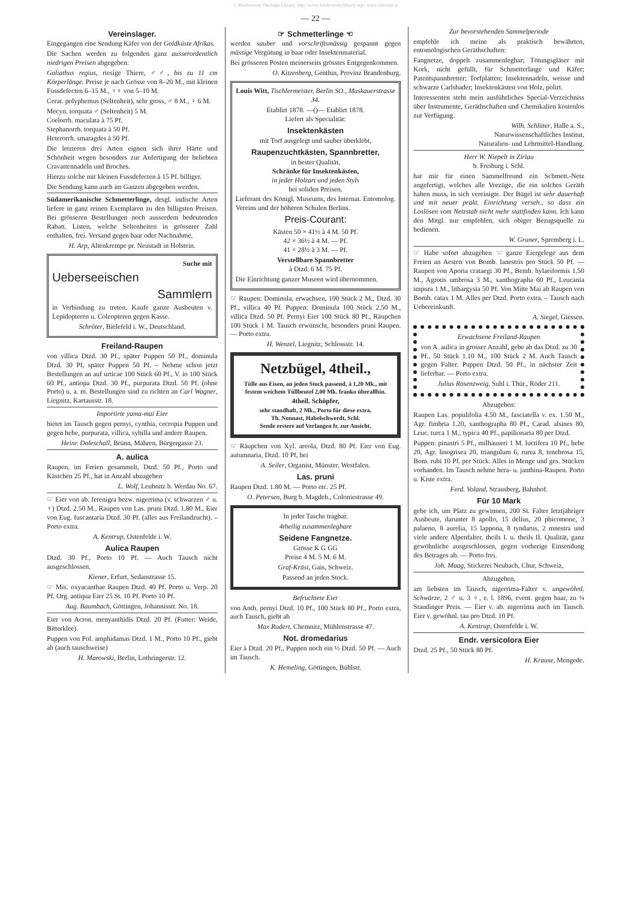© Biodiversity Heritage Library, http://www.biodiversitylibrary.org/; www.zobodat.at
— 22 —
Vereinslager.
Eingegangen eine Sendung Käfer von der Goldküste Afrikas.
Die Sachen werden zu folgenden ganz ausserordentlich niedrigen Preisen abgegeben:
Goliathus regius, riesige Thiere, ♂♂, bis zu 11 cm Körperlänge. Preise je nach Grösse von 8–20 M., mit kleinen Fussdefecten 6–15 M., ♀♀ von 5–10 M.
Cerat. polyphemus (Seltenheit), sehr gross, ♂ 8 M., ♀ 6 M.
Mecyn. torquata ♂ (Seltenheit) 5 M.
Coelorrh. maculata à 75 Pf.
Stephanorrh. torquata à 50 Pf.
Heterorrh. smaragdes à 50 Pf.
Die letzteren drei Arten eignen sich ihrer Härte und Schönheit wegen besonders zur Anfertigung der beliebten Cravattennadeln und Broches.
Hierzu solche mit kleinen Fussdefecten à 15 Pf. billiger.
Die Sendung kann auch im Ganzen abgegeben werden.
Südamerikanische Schmetterlinge, desgl. indische Arten liefere in ganz reinen Exemplaren zu den billigsten Preisen. Bei grösseren Bestellungen noch ausserdem bedeutenden Rabatt. Listen, welche Seltenheiten in grösserer Zahl enthalten, frei. Versand gegen baar oder Nachnahme.
H. Arp, Altenkrempe pr. Neustadt in Holstein.
Suche mit
Ueberseeischen
Sammlern
in Verbindung zu treten. Kaufe ganze Ausbeuten v. Lepidopteren u. Coleopteren gegen Kasse.
Schröter, Bielefeld i. W., Deutschland.
Freiland-Raupen
von villica Dtzd. 30 Pf., später Puppen 50 Pf., dominula Dtzd. 30 Pf, später Puppen 50 Pf. – Nehme schon jetzt Bestellungen an auf urticae 100 Stück 60 Pf., V. io 100 Stück 60 Pf., antiopa Dtzd. 30 Pf., purpurata Dtzd. 50 Pf. (ohne Porto) u. a. m. Bestellungen sind zu richten an Carl Wagner, Liegnitz, Kartausstr. 18.
Importirte yama-mai Eier
bietet im Tausch gegen pernyi, cynthia, cecropia Puppen und gegen hebe, purpurata, villica, sybilla und andere Raupen.
Heinr. Doleschall, Brünn, Mähren, Bürgergasse 23.
A. aulica
Raupen, im Freien gesammelt, Dtzd. 50 Pf., Porto und Kästchen 25 Pf., hat in Anzahl abzugeben
L. Wolf, Leubnitz b. Werdau No. 67.
☞ Eier von ab. ferenigra bezw. nigerrima (v. schwarzen ♂ u. ♀) Dtzd. 2.50 M., Raupen von Las. pruni Dtzd. 1.80 M., Eier von Eug. fuscantaria Dtzd. 30 Pf. (alles aus Freilandzucht). – Porto extra.
A. Kentrup, Ostenfelde i. W.
Aulica Raupen
Dtzd. 30 Pf., Porto 10 Pf. — Auch Tausch nicht ausgeschlossen.
Kiener, Erfurt, Sedanstrasse 15.
☞ Mis. oxyacanthae Raupen Dtzd. 40 Pf. Porto u. Verp. 20 Pf. Org. antiqua Eier 25 St. 10 Pf. Porto 10 Pf.
Aug. Baumbach, Göttingen, Johannisstr. No. 18.
Eier von Acron. menyanthidis Dtzd. 20 Pf. (Futter: Weide, Bitterklee).
Puppen von Pol. amphidamas Dtzd. 1 M., Porto 10 Pf., giebt ab (auch tauschweise)
H. Marowski, Berlin, Lothringerstr. 12.
☞ Schmetterlinge ☜
werden sauber und vorschriftsmässig gespannt gegen mässige Vergütung in baar oder Insektenmaterial.
Bei grösseren Posten meinerseits grösstes Entgegenkommen.
O. Kitzenberg, Genthin, Provinz Brandenburg.
Louis Witt, Tischlermeister, Berlin SO., Muskauerstrasse 34.
Etablirt 1878. —()— Etablirt 1878.
Liefert als Specialität:
Insektenkästen
mit Torf ausgelegt und sauber überklebt,
Raupenzuchtkästen, Spannbretter,
in bester Qualität,
Schränke für Insektenkästen,
in jeder Holzart und jeden Styls
bei soliden Preisen.
Lieferant des Königl. Museums, des Internat. Entomolog. Vereins und der höheren Schulen Berlins.
Preis-Courant:
Kästen 50 × 41½ à 4 M. 50 Pf.
42 × 36½ à 4 M. — Pf.
41 × 28½ à 3 M. — Pf.
Verstellbare Spannbretter
à Dtzd. 6 M. 75 Pf.
Die Einrichtung ganzer Museen wird übernommen.
☞ Raupen: Dominula, erwachsen, 100 Stück 2 M., Dtzd. 30 Pf., villica 40 Pf. Puppen: Dominula 100 Stück 2.50 M., villica Dtzd. 50 Pf. Pernyi Eier 100 Stück 80 Pf., Räupchen 100 Stück 1 M. Tausch erwünscht, besonders pruni Raupen. — Porto extra.
H. Wenzel, Liegnitz, Schlossstr. 14.
Netzbügel, 4theil.,
Tülle aus Eisen, an jeden Stock passend, à 1,20 Mk., mit festem weichem Tüllbeutel 2,00 Mk. franko überallhin.
4theil. Schöpfer,
sehr standhaft, 2 Mk., Porto für diese extra.
Th. Nonnast, Habelschwerdt, Schl.
Sende erstere auf Verlangen fr. zur Ansicht.
☞ Räupchen von Xyl. areola, Dtzd. 80 Pf. Eier von Eug. autumnaria, Dtzd. 10 Pf, bei
A. Seiler, Organist, Münster, Westfalen.
Las. pruni
Raupen Dtzd. 1.80 M. — Porto etc. 25 Pf.
O. Petersen, Burg b. Magdeb., Coloniestrasse 49.
In jeder Tasche tragbar.
4theilig zusammenlegbare
Seidene Fangnetze.
Grösse K G GG
Preise 4 M. 5 M. 6 M.
Graf-Kräsi, Gais, Schweiz.
Passend an jeden Stock.
Befruchtete Eier
von Anth. pernyi Dtzd. 10 Pf., 100 Stück 80 Pf., Porto extra, auch Tausch, giebt ab
Max Rudert, Chemnitz, Mühlenstrasse 47.
Not. dromedarius
Eier à Dtzd. 20 Pf., Puppen noch ein ½ Dtzd. 50 Pf. — Auch im Tausch.
K. Hemeling, Göttingen, Bühlstr.
Zur bevorstehenden Sammelperiode
empfehle ich meine als praktisch bewährten, entomologischen Geräthschaften:
Fangnetze, doppelt zusammenlegbar; Tötungsgläser mit Kork, nicht gefüllt, für Schmetterlinge und Käfer; Patentspannbretter; Torfplatten; Insektennadeln, weisse und schwarze Carlsbader; Insektenkästen von Holz, polirt.
Interessenten steht mein ausführliches Special-Verzeichniss über Instrumente, Geräthschaften und Chemikalien kostenlos zur Verfügung.
Wilh. Schlüter, Halle a. S.,
Naturwissenschaftliches Institut,
Naturalien- und Lehrmittel-Handlung.
Herr W. Niepelt in Zirlau
b. Freiburg i. Schl.
hat mir für einen Sammelfreund ein Schmett.-Netz angefertigt, welches alle Vorzüge, die ein solches Geräth haben muss, in sich vereinigte. Der Bügel ist sehr dauerhaft und mit neuer prakt. Einrichtung verseh., so dass ein Loslösen vom Netzstab nicht mehr stattfinden kann. Ich kann den Mitgl. nur empfehlen, sich obiger Bezugsquelle zu bedienen.
W. Gruner, Spremberg i. L.
☞ Habe sofort abzugeben ☜ ganze Eiergelege aus dem Freien an Aesten von Bomb. lanestris pro Stück 50 Pf. — Raupen von Aporia crataegi 30 Pf., Bemb. hylaeiformis 1.50 M., Agrotis umbrosa 3 M., xanthographa 60 Pf., Leucania impura 1 M., lithargysia 50 Pf. Von Mitte Mai ab Raupen von Bomb. catax 1 M. Alles per Dtzd. Porto extra. – Tausch nach Uebereinkunft.
A. Siegel, Giessen.
Erwachsene Freiland-Raupen
von A. aulica in grosser Anzahl, gebe ab das Dtzd. zu 30 Pf., 50 Stück 1.10 M., 100 Stück 2 M. Auch Tausch gegen Falter. Puppen Dtzd. 50 Pf., in nächster Zeit lieferbar. — Porto extra.
Julius Rosenzweig, Suhl i. Thür., Röder 211.
Abzugeben:
Raupen Las. populifolia 4.50 M., fasciatella v. ex. 1.50 M., Agr. fimbria 1.20, xanthographa 80 Pf., Carad. alsines 80, Leuc. turca 1 M., typica 40 Pf., papilionaria 80 per Dtzd.
Puppen: pinastri 5 Pf., milhauseri 1 M. luctifera 10 Pf., hebe 20, Agr. linogrisea 20, triangulum 6, rurea 8, tenebrosa 15, Bom. rubi 10 Pf. per Stück. Alles in Menge und ges. Stücken vorhanden. Im Tausch nehme hera- u. janthina-Raupen. Porto u. Kiste extra.
Ferd. Voland, Strausberg, Bahnhof.
Für 10 Mark
gebe ich, um Platz zu gewinnen, 200 St. Falter letztjähriger Ausbeute, darunter 8 apollo, 15 delius, 20 phicomone, 3 palaeno, 8 aurelia, 15 lappona, 8 tyndarus, 2 mnestra und viele andere Alpenfalter, theils I. u. theils II. Qualität, ganz gewöhnliche ausgeschlossen, gegen vorherige Einsendung des Betrages ab. — Porto frei.
Joh. Maag, Stickerei Neubach, Chur, Schweiz,
Abzugeben,
am liebsten im Tausch, nigerrima-Falter v. ungewöhnl. Schwärze, 2 ♂ u. 3 ♀, e. l. 1896, event. gegen baar, zu ¼ Staudinger Preis. — Eier v. ab. nigerrima auch im Tausch. Eier v. gewöhnl. tau pro Dtzd. 10 Pf.
A. Kentrup, Ostenfelde i. W.
Endr. versicolora Eier
Dtzd. 25 Pf., 50 Stück 80 Pf.
H. Krause, Mengede.